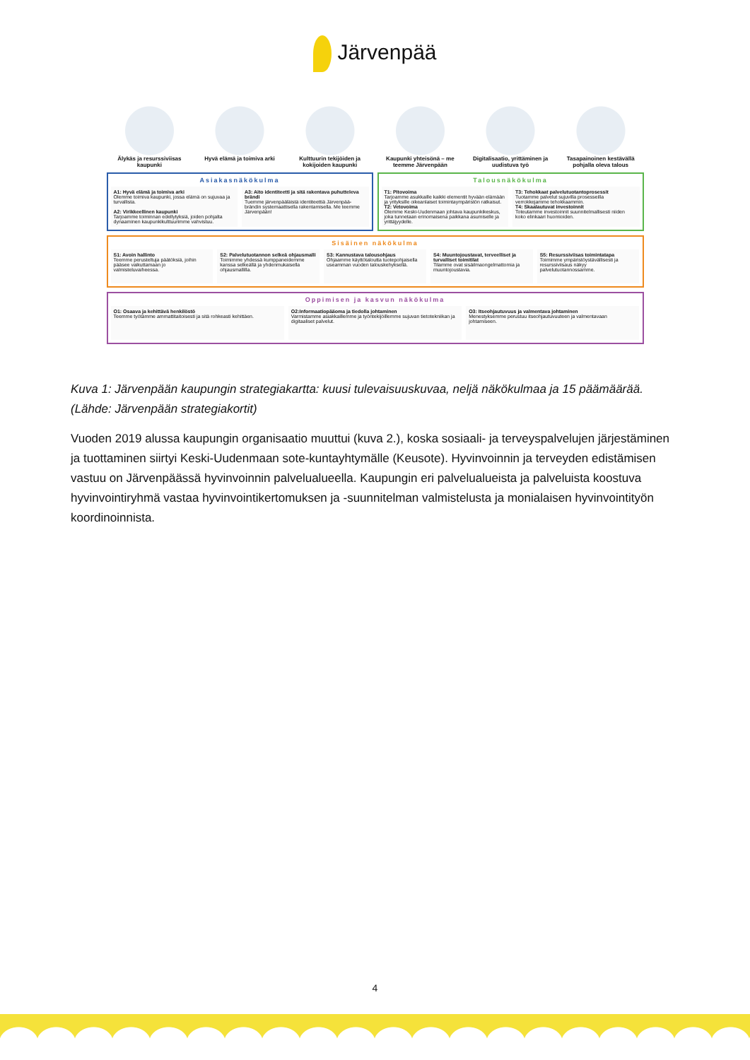Järvenpää
Älykäs ja resurssiviisas kaupunki
Hyvä elämä ja toimiva arki Kulttuurin tekijöiden ja kokijoiden kaupunki
Kaupunki yhteisönä – me teemme Järvenpään
Digitalisaatio, yrittäminen ja uudistuva työ
Tasapainoinen kestävällä pohjalla oleva talous
Asiakasnäkökulma
A1: Hyvä elämä ja toimiva arki
Olemme toimiva kaupunki, jossa elämä on sujuvaa ja turvallista.
A2: Virikkeellinen kaupunki
Tarjoamme toiminnan edellytyksiä, joiden pohjalta dynaaminen kaupunkikulttuurimme vahvistuu.
A3: Aito identiteetti ja sitä rakentava puhutteleva brändi
Tuemme järvenpääläistä identiteettiä Järvenpää-brändin systemaattisella rakentamisella. Me teemme Järvenpään!
Talousnäkökulma
T1: Pitovoima
Tarjoamme asukkaille kaikki elementit hyvään elämään ja yrityksille oikeanlaiset toimintaympäristön ratkaisut.
T2: Vetovoima
Olemme Keski-Uudenmaan johtava kaupunkikeskus, joka tunnetaan erinomaisena paikkana asumiselle ja yrittäjyydelle.
T3: Tehokkaat palvelutuotantoprosessit
Tuotamme palvelut sujuvilla prosesseilla verrokkejamme tehokkaammin.
T4: Skaalautuvat investoinnit
Toteutamme investoinnit suunnitelmallisesti niiden koko elinkaari huomioiden.
Sisäinen näkökulma
S1: Avoin hallinto
Teemme perusteltuja päätöksiä, joihin pääsee vaikuttamaan jo valmisteluvaiheessa.
S2: Palvelutuotannon selkeä ohjausmalli
Toimimme yhdessä kumppaneidemme kanssa selkeällä ja yhdenmukaisella ohjausmallilla.
S3: Kannustava talousohjaus
Ohjaamme käyttötaloutta tuotepohjaisella useamman vuoden talouskehyksellä.
S4: Muuntojoustavat, terveelliset ja turvalliset toimitilat
Tilamme ovat sisäilmaongelmattomia ja muuntojoustavia.
S5: Resurssiviisas toimintatapa
Toimimme ympäristöystävällisesti ja resurssiviisaus näkyy palvelutuotannossamme.
Oppimisen ja kasvun näkökulma
O1: Osaava ja kehittävä henkilöstö
Teemme työtämme ammattitaitoisesti ja sitä rohkeasti kehittäen.
O2:Informaatiopääoma ja tiedolla johtaminen
Varmistamme asiakkaillemme ja työntekijöillemme sujuvan tietotekniikan ja digitaaliset palvelut.
O3: Itseohjautuvuus ja valmentava johtaminen
Menestyksemme perustuu itseohjautuvuuteen ja valmentavaan johtamiseen.
Kuva 1: Järvenpään kaupungin strategiakartta: kuusi tulevaisuuskuvaa, neljä näkökulmaa ja 15 päämäärää. (Lähde: Järvenpään strategiakortit)
Vuoden 2019 alussa kaupungin organisaatio muuttui (kuva 2.), koska sosiaali- ja terveyspalvelujen järjestäminen ja tuottaminen siirtyi Keski-Uudenmaan sote-kuntayhtymälle (Keusote). Hyvinvoinnin ja terveyden edistämisen vastuu on Järvenpäässä hyvinvoinnin palvelualueella. Kaupungin eri palvelualueista ja palveluista koostuva hyvinvointiryhmä vastaa hyvinvointikertomuksen ja -suunnitelman valmistelusta ja monialaisen hyvinvointityön koordinoinnista.
4